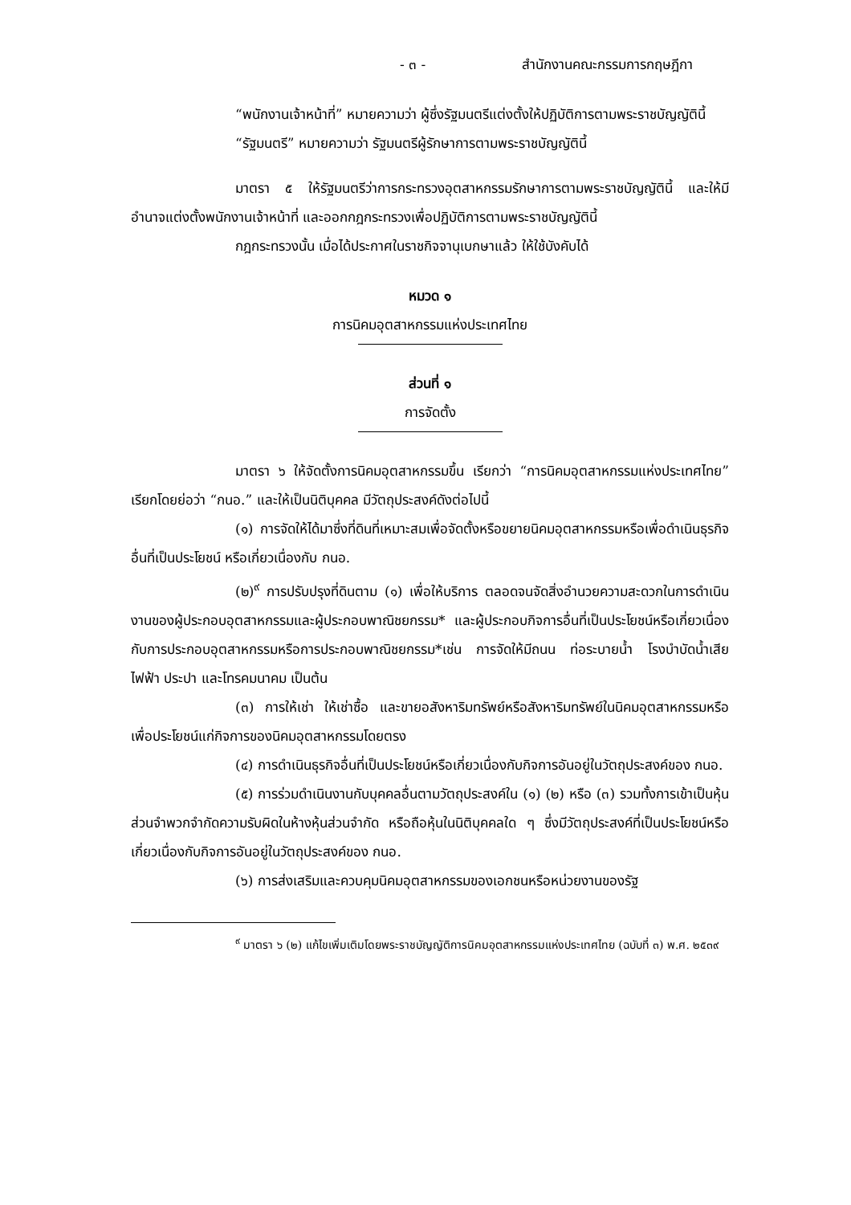- ๓ - สำนักงานคณะกรรมการกฤษฎีกา
“พนักงานเจ้าหน้าที่” หมายความว่า ผู้ซึ่งรัฐมนตรีแต่งตั้งให้ปฏิบัติการตามพระราชบัญญัตินี้
“รัฐมนตรี” หมายความว่า รัฐมนตรีผู้รักษาการตามพระราชบัญญัตินี้
มาตรา ๕ ให้รัฐมนตรีว่าการกระทรวงอุตสาหกรรมรักษาการตามพระราชบัญญัตินี้ และให้มีอำนาจแต่งตั้งพนักงานเจ้าหน้าที่ และออกกฎกระทรวงเพื่อปฏิบัติการตามพระราชบัญญัตินี้
กฎกระทรวงนั้น เมื่อได้ประกาศในราชกิจจานุเบกษาแล้ว ให้ใช้บังคับได้
หมวด ๑
การนิคมอุตสาหกรรมแห่งประเทศไทย
ส่วนที่ ๑
การจัดตั้ง
มาตรา ๖ ให้จัดตั้งการนิคมอุตสาหกรรมขึ้น เรียกว่า “การนิคมอุตสาหกรรมแห่งประเทศไทย” เรียกโดยย่อว่า “กนอ.” และให้เป็นนิติบุคคล มีวัตถุประสงค์ดังต่อไปนี้
(๑) การจัดให้ได้มาซึ่งที่ดินที่เหมาะสมเพื่อจัดตั้งหรือขยายนิคมอุตสาหกรรมหรือเพื่อดำเนินธุรกิจอื่นที่เป็นประโยชน์ หรือเกี่ยวเนื่องกับ กนอ.
(๒)<sup>๙</sup> การปรับปรุงที่ดินตาม (๑) เพื่อให้บริการ ตลอดจนจัดสิ่งอำนวยความสะดวกในการดำเนินงานของผู้ประกอบอุตสาหกรรมและผู้ประกอบพาณิชยกรรม* และผู้ประกอบกิจการอื่นที่เป็นประโยชน์หรือเกี่ยวเนื่องกับการประกอบอุตสาหกรรมหรือการประกอบพาณิชยกรรม*เช่น การจัดให้มีถนน ท่อระบายน้ำ โรงบำบัดน้ำเสีย ไฟฟ้า ประปา และโทรคมนาคม เป็นต้น
(๓) การให้เช่า ให้เช่าซื้อ และขายอสังหาริมทรัพย์หรือสังหาริมทรัพย์ในนิคมอุตสาหกรรมหรือเพื่อประโยชน์แก่กิจการของนิคมอุตสาหกรรมโดยตรง
(๔) การดำเนินธุรกิจอื่นที่เป็นประโยชน์หรือเกี่ยวเนื่องกับกิจการอันอยู่ในวัตถุประสงค์ของ กนอ.
(๕) การร่วมดำเนินงานกับบุคคลอื่นตามวัตถุประสงค์ใน (๑) (๒) หรือ (๓) รวมทั้งการเข้าเป็นหุ้นส่วนจำพวกจำกัดความรับผิดในห้างหุ้นส่วนจำกัด หรือถือหุ้นในนิติบุคคลใด ๆ ซึ่งมีวัตถุประสงค์ที่เป็นประโยชน์หรือเกี่ยวเนื่องกับกิจการอันอยู่ในวัตถุประสงค์ของ กนอ.
(๖) การส่งเสริมและควบคุมนิคมอุตสาหกรรมของเอกชนหรือหน่วยงานของรัฐ
<sup>๙</sup> มาตรา ๖ (๒) แก้ไขเพิ่มเติมโดยพระราชบัญญัติการนิคมอุตสาหกรรมแห่งประเทศไทย (ฉบับที่ ๓) พ.ศ. ๒๕๓๙